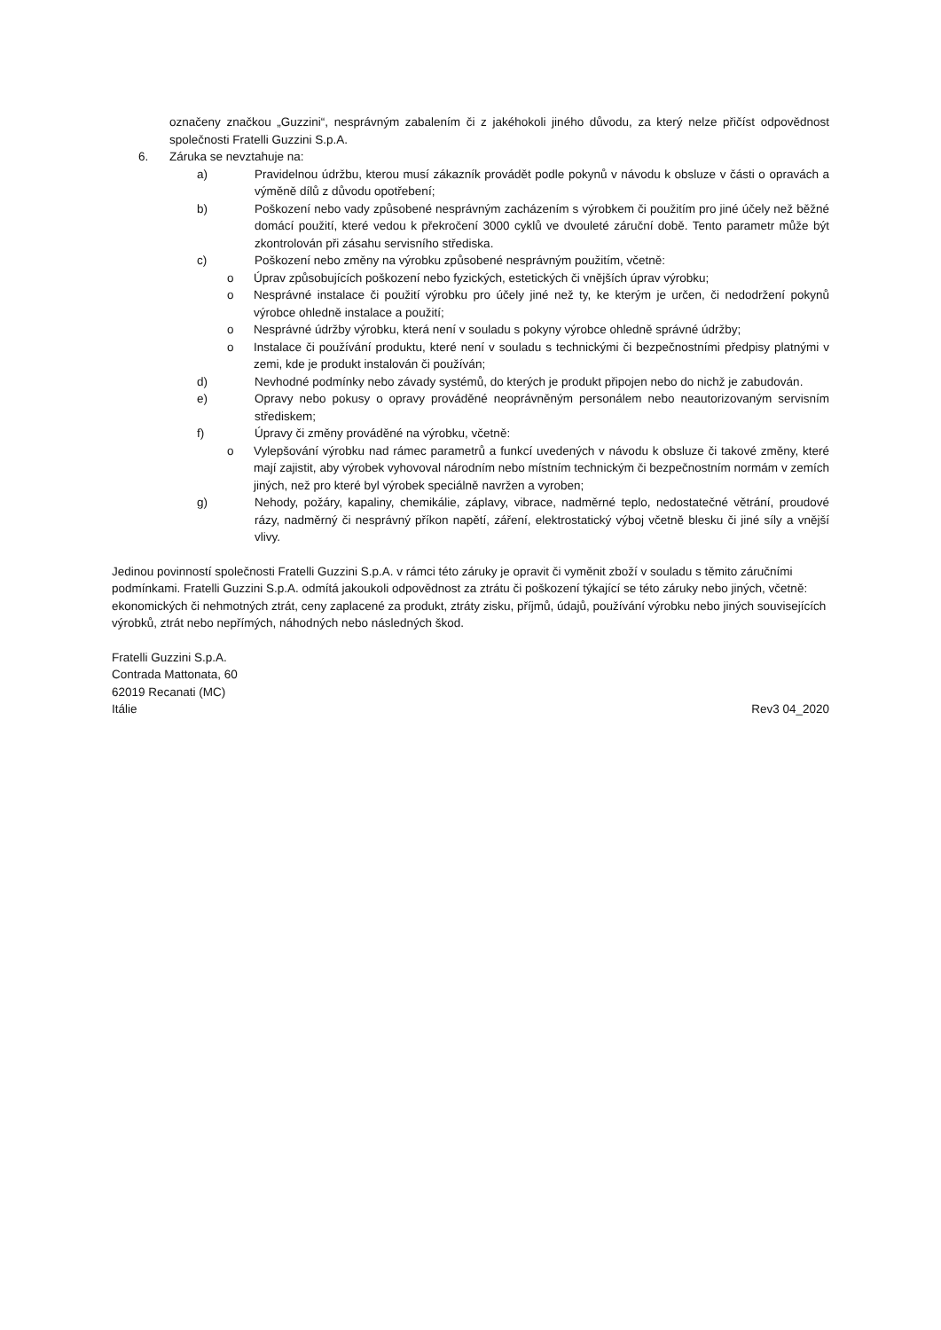označeny značkou „Guzzini“, nesprávným zabalením či z jakéhokoli jiného důvodu, za který nelze přičíst odpovědnost společnosti Fratelli Guzzini S.p.A.
6. Záruka se nevztahuje na:
a) Pravidelnou údržbu, kterou musí zákazník provádět podle pokynů v návodu k obsluze v části o opravách a výměně dílů z důvodu opotřebení;
b) Poškození nebo vady způsobené nesprávným zacházením s výrobkem či použitím pro jiné účely než běžné domácí použití, které vedou k překročení 3000 cyklů ve dvouleté záruční době. Tento parametr může být zkontrolován při zásahu servisního střediska.
c) Poškození nebo změny na výrobku způsobené nesprávným použitím, včetně:
o Úprav způsobujících poškození nebo fyzických, estetických či vnějších úprav výrobku;
o Nesprávné instalace či použití výrobku pro účely jiné než ty, ke kterým je určen, či nedodržení pokynů výrobce ohledně instalace a použití;
o Nesprávné údržby výrobku, která není v souladu s pokyny výrobce ohledně správné údržby;
o Instalace či používání produktu, které není v souladu s technickými či bezpečnostními předpisy platnými v zemi, kde je produkt instalován či používán;
d) Nevhodné podmínky nebo závady systémů, do kterých je produkt připojen nebo do nichž je zabudován.
e) Opravy nebo pokusy o opravy prováděné neoprávněným personálem nebo neautorizovaným servisním střediskem;
f) Úpravy či změny prováděné na výrobku, včetně:
o Vylepšování výrobku nad rámec parametrů a funkcí uvedených v návodu k obsluze či takové změny, které mají zajistit, aby výrobek vyhovoval národním nebo místním technickým či bezpečnostním normám v zemích jiných, než pro které byl výrobek speciálně navržen a vyroben;
g) Nehody, požáry, kapaliny, chemikálie, záplavy, vibrace, nadměrné teplo, nedostatečné větrání, proudové rázy, nadměrný či nesprávný příkon napětí, záření, elektrostatický výboj včetně blesku či jiné síly a vnější vlivy.
Jedinou povinností společnosti Fratelli Guzzini S.p.A. v rámci této záruky je opravit či vyměnit zboží v souladu s těmito záručními podmínkami. Fratelli Guzzini S.p.A. odmítá jakoukoli odpovědnost za ztrátu či poškození týkající se této záruky nebo jiných, včetně: ekonomických či nehmotných ztrát, ceny zaplacené za produkt, ztráty zisku, příjmů, údajů, používání výrobku nebo jiných souvisejících výrobků, ztrát nebo nepřímých, náhodných nebo následných škod.
Fratelli Guzzini S.p.A.
Contrada Mattonata, 60
62019 Recanati (MC)
Itálie
Rev3 04_2020